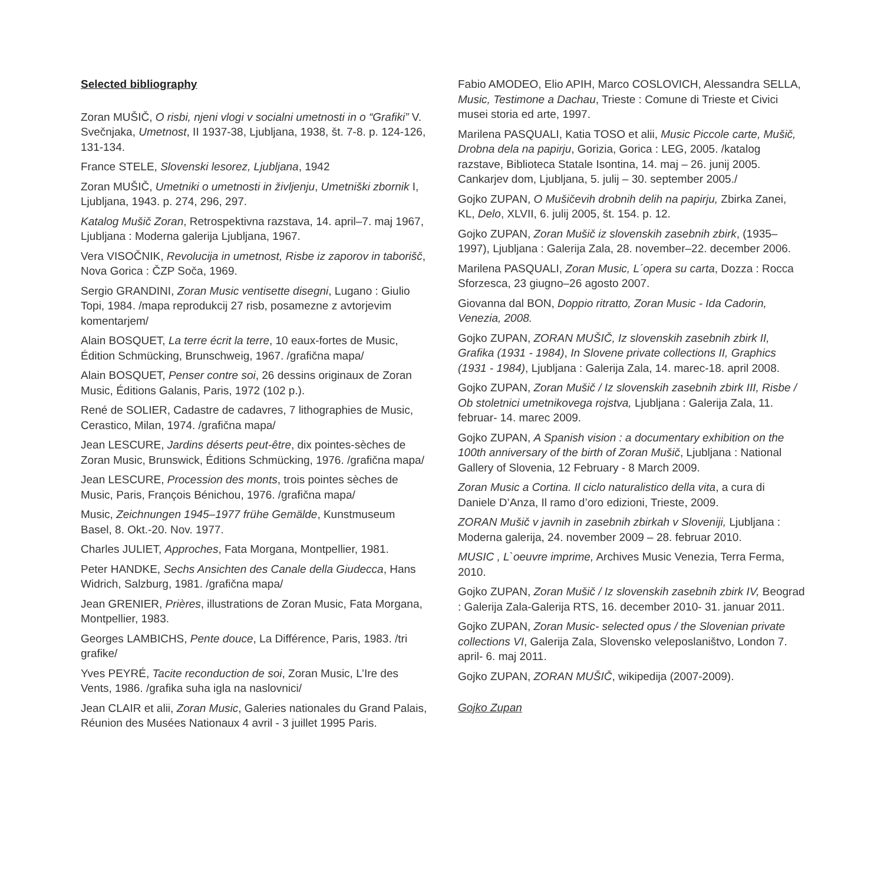Selected bibliography
Zoran MUŠIČ, O risbi, njeni vlogi v socialni umetnosti in o “Grafiki” V. Svečnjaka, Umetnost, II 1937-38, Ljubljana, 1938, št. 7-8. p. 124-126, 131-134.
France STELE, Slovenski lesorez, Ljubljana, 1942
Zoran MUŠIČ, Umetniki o umetnosti in življenju, Umetniški zbornik I, Ljubljana, 1943. p. 274, 296, 297.
Katalog Mušič Zoran, Retrospektivna razstava, 14. april–7. maj 1967, Ljubljana : Moderna galerija Ljubljana, 1967.
Vera VISOČNIK, Revolucija in umetnost, Risbe iz zaporov in taborišč, Nova Gorica : ČZP Soča, 1969.
Sergio GRANDINI, Zoran Music ventisette disegni, Lugano : Giulio Topi, 1984. /mapa reprodukcij 27 risb, posamezne z avtorjevim komentarjem/
Alain BOSQUET, La terre écrit la terre, 10 eaux-fortes de Music, Édition Schmücking, Brunschweig, 1967. /grafična mapa/
Alain BOSQUET, Penser contre soi, 26 dessins originaux de Zoran Music, Éditions Galanis, Paris, 1972 (102 p.).
René de SOLIER, Cadastre de cadavres, 7 lithographies de Music, Cerastico, Milan, 1974. /grafična mapa/
Jean LESCURE, Jardins déserts peut-être, dix pointes-sèches de Zoran Music, Brunswick, Éditions Schmücking, 1976. /grafična mapa/
Jean LESCURE, Procession des monts, trois pointes sèches de Music, Paris, François Bénichou, 1976. /grafična mapa/
Music, Zeichnungen 1945–1977 frühe Gemälde, Kunstmuseum Basel, 8. Okt.-20. Nov. 1977.
Charles JULIET, Approches, Fata Morgana, Montpellier, 1981.
Peter HANDKE, Sechs Ansichten des Canale della Giudecca, Hans Widrich, Salzburg, 1981. /grafična mapa/
Jean GRENIER, Prières, illustrations de Zoran Music, Fata Morgana, Montpellier, 1983.
Georges LAMBICHS, Pente douce, La Différence, Paris, 1983. /tri grafike/
Yves PEYRÉ, Tacite reconduction de soi, Zoran Music, L’Ire des Vents, 1986. /grafika suha igla na naslovnici/
Jean CLAIR et alii, Zoran Music, Galeries nationales du Grand Palais, Réunion des Musées Nationaux 4 avril - 3 juillet 1995 Paris.
Fabio AMODEO, Elio APIH, Marco COSLOVICH, Alessandra SELLA, Music, Testimone a Dachau, Trieste : Comune di Trieste et Civici musei storia ed arte, 1997.
Marilena PASQUALI, Katia TOSO et alii, Music Piccole carte, Mušič, Drobna dela na papirju, Gorizia, Gorica : LEG, 2005. /katalog razstave, Biblioteca Statale Isontina, 14. maj – 26. junij 2005. Cankarjev dom, Ljubljana, 5. julij – 30. september 2005./
Gojko ZUPAN, O Mušičevih drobnih delih na papirju, Zbirka Zanei, KL, Delo, XLVII, 6. julij 2005, št. 154. p. 12.
Gojko ZUPAN, Zoran Mušič iz slovenskih zasebnih zbirk, (1935–1997), Ljubljana : Galerija Zala, 28. november–22. december 2006.
Marilena PASQUALI, Zoran Music, L´opera su carta, Dozza : Rocca Sforzesca, 23 giugno–26 agosto 2007.
Giovanna dal BON, Doppio ritratto, Zoran Music - Ida Cadorin, Venezia, 2008.
Gojko ZUPAN, ZORAN MUŠIČ, Iz slovenskih zasebnih zbirk II, Grafika (1931 - 1984), In Slovene private collections II, Graphics (1931 - 1984), Ljubljana : Galerija Zala, 14. marec-18. april 2008.
Gojko ZUPAN, Zoran Mušič / Iz slovenskih zasebnih zbirk III, Risbe / Ob stoletnici umetnikovega rojstva, Ljubljana : Galerija Zala, 11. februar- 14. marec 2009.
Gojko ZUPAN, A Spanish vision : a documentary exhibition on the 100th anniversary of the birth of Zoran Mušič, Ljubljana : National Gallery of Slovenia, 12 February - 8 March 2009.
Zoran Music a Cortina. Il ciclo naturalistico della vita, a cura di Daniele D’Anza, Il ramo d’oro edizioni, Trieste, 2009.
ZORAN Mušič v javnih in zasebnih zbirkah v Sloveniji, Ljubljana : Moderna galerija, 24. november 2009 – 28. februar 2010.
MUSIC , L`oeuvre imprime, Archives Music Venezia, Terra Ferma, 2010.
Gojko ZUPAN, Zoran Mušič / Iz slovenskih zasebnih zbirk IV, Beograd : Galerija Zala-Galerija RTS, 16. december 2010- 31. januar 2011.
Gojko ZUPAN, Zoran Music- selected opus / the Slovenian private collections VI, Galerija Zala, Slovensko veleposlaništvo, London 7. april- 6. maj 2011.
Gojko ZUPAN, ZORAN MUŠIČ, wikipedija (2007-2009).
Gojko Zupan